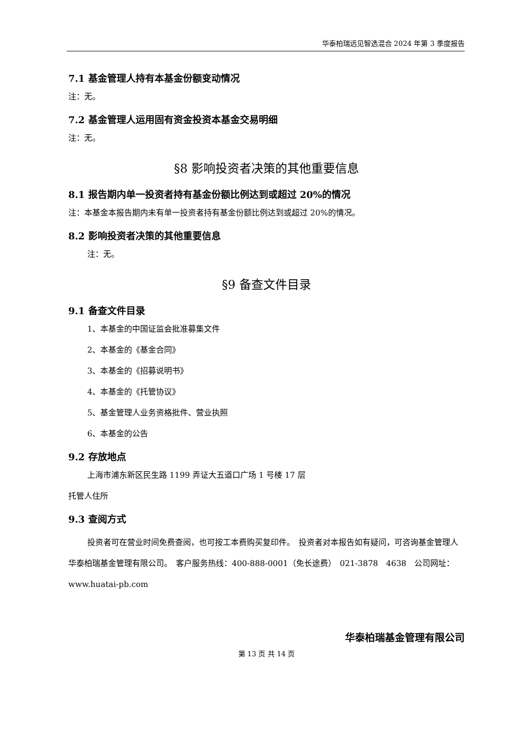华泰柏瑞远见智选混合 2024 年第 3 季度报告
7.1 基金管理人持有本基金份额变动情况
注：无。
7.2 基金管理人运用固有资金投资本基金交易明细
注：无。
§8 影响投资者决策的其他重要信息
8.1 报告期内单一投资者持有基金份额比例达到或超过 20%的情况
注：本基金本报告期内未有单一投资者持有基金份额比例达到或超过 20%的情况。
8.2 影响投资者决策的其他重要信息
注：无。
§9 备查文件目录
9.1 备查文件目录
1、本基金的中国证监会批准募集文件
2、本基金的《基金合同》
3、本基金的《招募说明书》
4、本基金的《托管协议》
5、基金管理人业务资格批件、营业执照
6、本基金的公告
9.2 存放地点
上海市浦东新区民生路 1199 弄证大五道口广场 1 号楼 17 层
托管人住所
9.3 查阅方式
投资者可在营业时间免费查阅，也可按工本费购买复印件。　投资者对本报告如有疑问，可咨询基金管理人华泰柏瑞基金管理有限公司。　客户服务热线：400-888-0001（免长途费）　021-3878　4638　公司网址：www.huatai-pb.com
华泰柏瑞基金管理有限公司
第 13 页 共 14 页